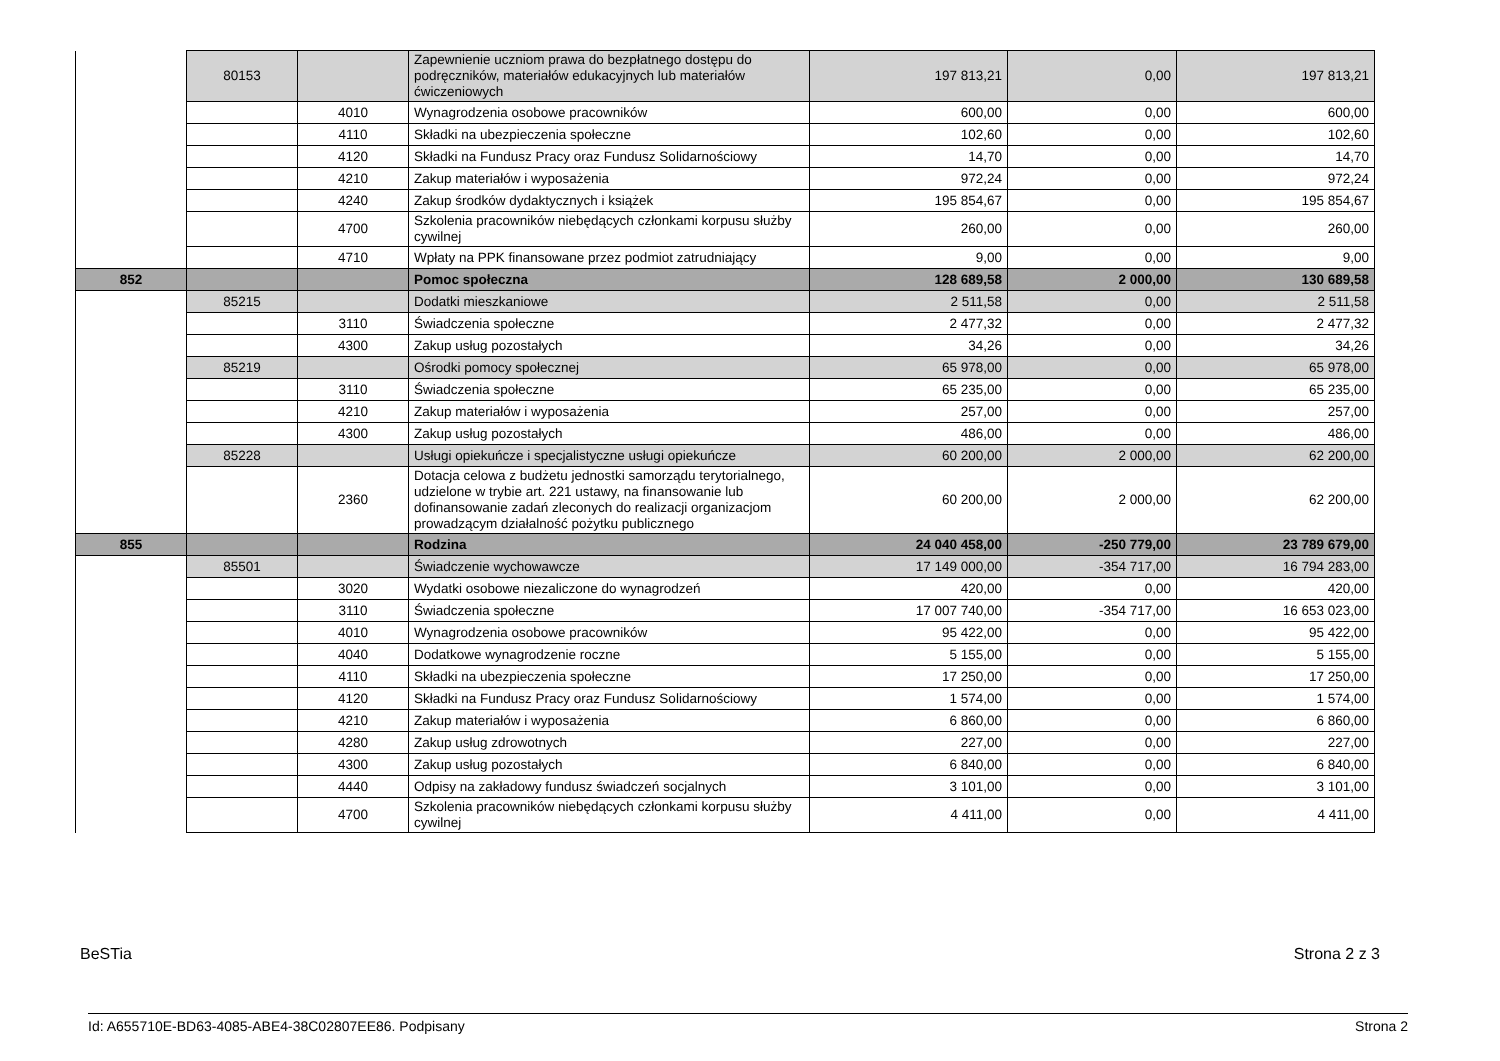| | 80153 | | Zapewnienie uczniom prawa do bezpłatnego dostępu do podręczników, materiałów edukacyjnych lub materiałów ćwiczeniowych | 197 813,21 | 0,00 | 197 813,21 |
| | | 4010 | Wynagrodzenia osobowe pracowników | 600,00 | 0,00 | 600,00 |
| | | 4110 | Składki na ubezpieczenia społeczne | 102,60 | 0,00 | 102,60 |
| | | 4120 | Składki na Fundusz Pracy oraz Fundusz Solidarnościowy | 14,70 | 0,00 | 14,70 |
| | | 4210 | Zakup materiałów i wyposażenia | 972,24 | 0,00 | 972,24 |
| | | 4240 | Zakup środków dydaktycznych i książek | 195 854,67 | 0,00 | 195 854,67 |
| | | 4700 | Szkolenia pracowników niebędących członkami korpusu służby cywilnej | 260,00 | 0,00 | 260,00 |
| | | 4710 | Wpłaty na PPK finansowane przez podmiot zatrudniający | 9,00 | 0,00 | 9,00 |
| 852 | | | Pomoc społeczna | 128 689,58 | 2 000,00 | 130 689,58 |
| | 85215 | | Dodatki mieszkaniowe | 2 511,58 | 0,00 | 2 511,58 |
| | | 3110 | Świadczenia społeczne | 2 477,32 | 0,00 | 2 477,32 |
| | | 4300 | Zakup usług pozostałych | 34,26 | 0,00 | 34,26 |
| | 85219 | | Ośrodki pomocy społecznej | 65 978,00 | 0,00 | 65 978,00 |
| | | 3110 | Świadczenia społeczne | 65 235,00 | 0,00 | 65 235,00 |
| | | 4210 | Zakup materiałów i wyposażenia | 257,00 | 0,00 | 257,00 |
| | | 4300 | Zakup usług pozostałych | 486,00 | 0,00 | 486,00 |
| | 85228 | | Usługi opiekuńcze i specjalistyczne usługi opiekuńcze | 60 200,00 | 2 000,00 | 62 200,00 |
| | | 2360 | Dotacja celowa z budżetu jednostki samorządu terytorialnego, udzielone w trybie art. 221 ustawy, na finansowanie lub dofinansowanie zadań zleconych do realizacji organizacjom prowadzącym działalność pożytku publicznego | 60 200,00 | 2 000,00 | 62 200,00 |
| 855 | | | Rodzina | 24 040 458,00 | -250 779,00 | 23 789 679,00 |
| | 85501 | | Świadczenie wychowawcze | 17 149 000,00 | -354 717,00 | 16 794 283,00 |
| | | 3020 | Wydatki osobowe niezaliczone do wynagrodzeń | 420,00 | 0,00 | 420,00 |
| | | 3110 | Świadczenia społeczne | 17 007 740,00 | -354 717,00 | 16 653 023,00 |
| | | 4010 | Wynagrodzenia osobowe pracowników | 95 422,00 | 0,00 | 95 422,00 |
| | | 4040 | Dodatkowe wynagrodzenie roczne | 5 155,00 | 0,00 | 5 155,00 |
| | | 4110 | Składki na ubezpieczenia społeczne | 17 250,00 | 0,00 | 17 250,00 |
| | | 4120 | Składki na Fundusz Pracy oraz Fundusz Solidarnościowy | 1 574,00 | 0,00 | 1 574,00 |
| | | 4210 | Zakup materiałów i wyposażenia | 6 860,00 | 0,00 | 6 860,00 |
| | | 4280 | Zakup usług zdrowotnych | 227,00 | 0,00 | 227,00 |
| | | 4300 | Zakup usług pozostałych | 6 840,00 | 0,00 | 6 840,00 |
| | | 4440 | Odpisy na zakładowy fundusz świadczeń socjalnych | 3 101,00 | 0,00 | 3 101,00 |
| | | 4700 | Szkolenia pracowników niebędących członkami korpusu służby cywilnej | 4 411,00 | 0,00 | 4 411,00 |
BeSTia Strona 2 z 3
Id: A655710E-BD63-4085-ABE4-38C02807EE86. Podpisany
Strona 2